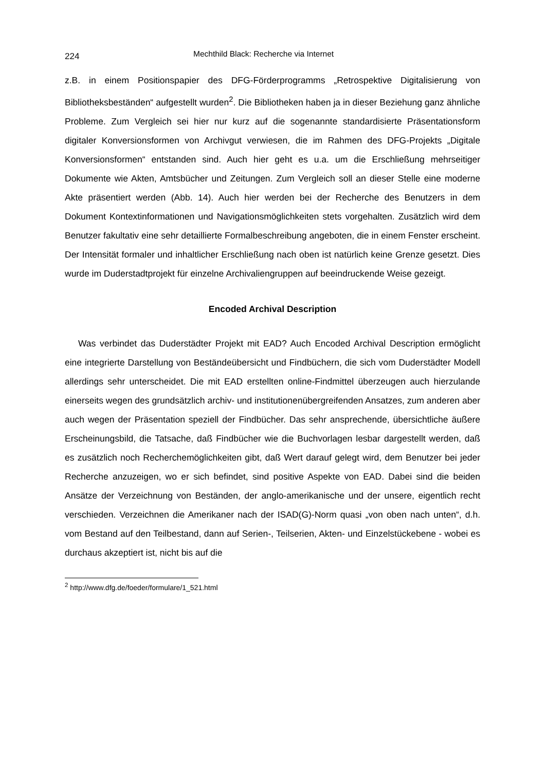224 Mechthild Black: Recherche via Internet
z.B. in einem Positionspapier des DFG-Förderprogramms „Retrospektive Digitalisierung von Bibliotheksbeständen“ aufgestellt wurden<sup>2</sup>. Die Bibliotheken haben ja in dieser Beziehung ganz ähnliche Probleme. Zum Vergleich sei hier nur kurz auf die sogenannte standardisierte Präsentationsform digitaler Konversionsformen von Archivgut verwiesen, die im Rahmen des DFG-Projekts „Digitale Konversionsformen“ entstanden sind. Auch hier geht es u.a. um die Erschließung mehrseitiger Dokumente wie Akten, Amtsbücher und Zeitungen. Zum Vergleich soll an dieser Stelle eine moderne Akte präsentiert werden (Abb. 14). Auch hier werden bei der Recherche des Benutzers in dem Dokument Kontextinformationen und Navigationsmöglichkeiten stets vorgehalten. Zusätzlich wird dem Benutzer fakultativ eine sehr detaillierte Formalbeschreibung angeboten, die in einem Fenster erscheint. Der Intensität formaler und inhaltlicher Erschließung nach oben ist natürlich keine Grenze gesetzt. Dies wurde im Duderstadtprojekt für einzelne Archivaliengruppen auf beeindruckende Weise gezeigt.
Encoded Archival Description
Was verbindet das Duderstädter Projekt mit EAD? Auch Encoded Archival Description ermöglicht eine integrierte Darstellung von Beständeübersicht und Findbüchern, die sich vom Duderstädter Modell allerdings sehr unterscheidet. Die mit EAD erstellten online-Findmittel überzeugen auch hierzulande einerseits wegen des grundsätzlich archiv- und institutionenübergreifenden Ansatzes, zum anderen aber auch wegen der Präsentation speziell der Findbücher. Das sehr ansprechende, übersichtliche äußere Erscheinungsbild, die Tatsache, daß Findbücher wie die Buchvorlagen lesbar dargestellt werden, daß es zusätzlich noch Recherchemöglichkeiten gibt, daß Wert darauf gelegt wird, dem Benutzer bei jeder Recherche anzuzeigen, wo er sich befindet, sind positive Aspekte von EAD. Dabei sind die beiden Ansätze der Verzeichnung von Beständen, der anglo-amerikanische und der unsere, eigentlich recht verschieden. Verzeichnen die Amerikaner nach der ISAD(G)-Norm quasi „von oben nach unten“, d.h. vom Bestand auf den Teilbestand, dann auf Serien-, Teilserien, Akten- und Einzelstückebene - wobei es durchaus akzeptiert ist, nicht bis auf die
<sup>2</sup> http://www.dfg.de/foeder/formulare/1_521.html